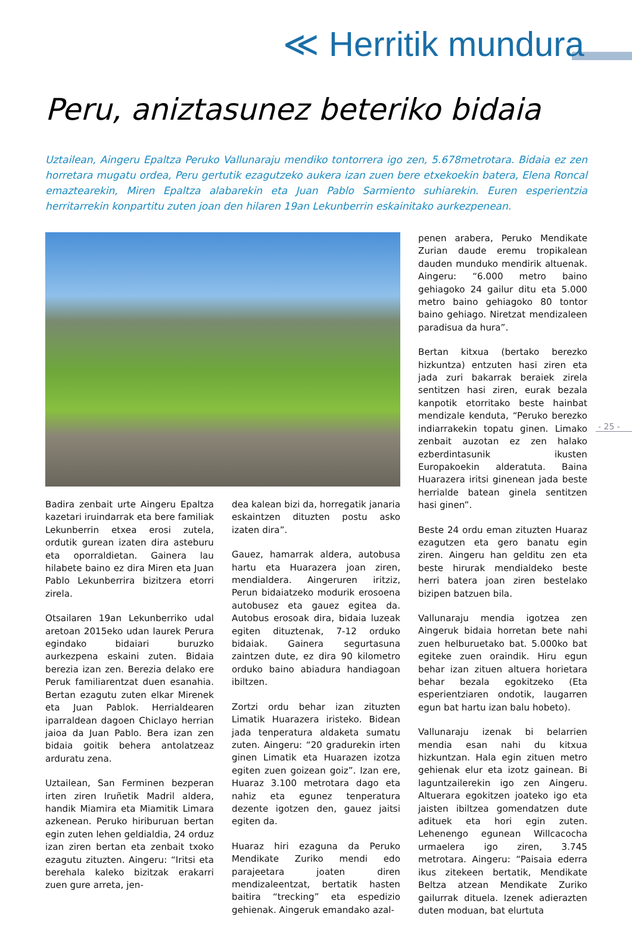≪ Herritik mundura
Peru, aniztasunez beteriko bidaia
Uztailean, Aingeru Epaltza Peruko Vallunaraju mendiko tontorrera igo zen, 5.678metrotara. Bidaia ez zen horretara mugatu ordea, Peru gertutik ezagutzeko aukera izan zuen bere etxekoekin batera, Elena Roncal emaztearekin, Miren Epaltza alabarekin eta Juan Pablo Sarmiento suhiarekin. Euren esperientzia herritarrekin konpartitu zuten joan den hilaren 19an Lekunberrin eskainitako aurkezpenean.
Badira zenbait urte Aingeru Epaltza kazetari iruindarrak eta bere familiak Lekunberrin etxea erosi zutela, ordutik gurean izaten dira asteburu eta oporraldietan. Gainera lau hilabete baino ez dira Miren eta Juan Pablo Lekunberrira bizitzera etorri zirela.
Otsailaren 19an Lekunberriko udal aretoan 2015eko udan laurek Perura egindako bidaiari buruzko aurkezpena eskaini zuten. Bidaia berezia izan zen. Berezia delako ere Peruk familiarentzat duen esanahia. Bertan ezagutu zuten elkar Mirenek eta Juan Pablok. Herrialdearen iparraldean dagoen Chiclayo herrian jaioa da Juan Pablo. Bera izan zen bidaia goitik behera antolatzeaz arduratu zena.
Uztailean, San Ferminen bezperan irten ziren Iruñetik Madril aldera, handik Miamira eta Miamitik Limara azkenean. Peruko hiriburuan bertan egin zuten lehen geldialdia, 24 orduz izan ziren bertan eta zenbait txoko ezagutu zituzten. Aingeru: “Iritsi eta berehala kaleko bizitzak erakarri zuen gure arreta, jen-
dea kalean bizi da, horregatik janaria eskaintzen dituzten postu asko izaten dira”.
Gauez, hamarrak aldera, autobusa hartu eta Huarazera joan ziren, mendialdera. Aingeruren iritziz, Perun bidaiatzeko modurik erosoena autobusez eta gauez egitea da. Autobus erosoak dira, bidaia luzeak egiten dituztenak, 7-12 orduko bidaiak. Gainera segurtasuna zaintzen dute, ez dira 90 kilometro orduko baino abiadura handiagoan ibiltzen.
Zortzi ordu behar izan zituzten Limatik Huarazera iristeko. Bidean jada tenperatura aldaketa sumatu zuten. Aingeru: “20 gradurekin irten ginen Limatik eta Huarazen izotza egiten zuen goizean goiz”. Izan ere, Huaraz 3.100 metrotara dago eta nahiz eta egunez tenperatura dezente igotzen den, gauez jaitsi egiten da.
Huaraz hiri ezaguna da Peruko Mendikate Zuriko mendi edo parajeetara joaten diren mendizaleentzat, bertatik hasten baitira “trecking” eta espedizio gehienak. Aingeruk emandako azal-
penen arabera, Peruko Mendikate Zurian daude eremu tropikalean dauden munduko mendirik altuenak. Aingeru: “6.000 metro baino gehiagoko 24 gailur ditu eta 5.000 metro baino gehiagoko 80 tontor baino gehiago. Niretzat mendizaleen paradisua da hura”.
Bertan kitxua (bertako berezko hizkuntza) entzuten hasi ziren eta jada zuri bakarrak beraiek zirela sentitzen hasi ziren, eurak bezala kanpotik etorritako beste hainbat mendizale kenduta, “Peruko berezko indiarrakekin topatu ginen. Limako zenbait auzotan ez zen halako ezberdintasunik ikusten Europakoekin alderatuta. Baina Huarazera iritsi ginenean jada beste herrialde batean ginela sentitzen hasi ginen”.
Beste 24 ordu eman zituzten Huaraz ezagutzen eta gero banatu egin ziren. Aingeru han gelditu zen eta beste hirurak mendialdeko beste herri batera joan ziren bestelako bizipen batzuen bila.
Vallunaraju mendia igotzea zen Aingeruk bidaia horretan bete nahi zuen helburuetako bat. 5.000ko bat egiteke zuen oraindik. Hiru egun behar izan zituen altuera horietara behar bezala egokitzeko (Eta esperientziaren ondotik, laugarren egun bat hartu izan balu hobeto).
Vallunaraju izenak bi belarrien mendia esan nahi du kitxua hizkuntzan. Hala egin zituen metro gehienak elur eta izotz gainean. Bi laguntzailerekin igo zen Aingeru. Altuerara egokitzen joateko igo eta jaisten ibiltzea gomendatzen dute adituek eta hori egin zuten. Lehenengo egunean Willcacocha urmaelera igo ziren, 3.745 metrotara. Aingeru: “Paisaia ederra ikus zitekeen bertatik, Mendikate Beltza atzean Mendikate Zuriko gailurrak dituela. Izenek adierazten duten moduan, bat elurtuta
- 25 -